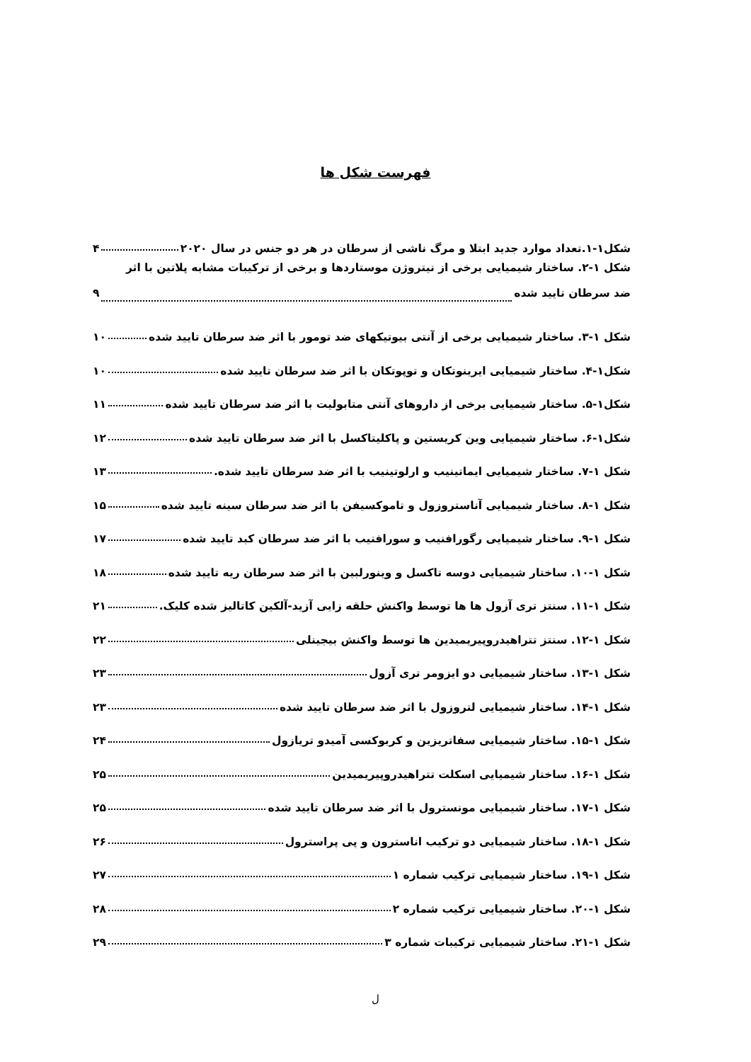فهرست شکل ها
شکل۱-۱.تعداد موارد جدید ابتلا و مرگ ناشی از سرطان در هر دو جنس در سال ۲۰۲۰ ۴
شکل ۱-۲. ساختار شیمیایی برخی از نیتروژن موستاردها و برخی از ترکیبات مشابه پلاتین با اثر
ضد سرطان تایید شده ۹
شکل ۱-۳. ساختار شیمیایی برخی از آنتی بیوتیکهای ضد تومور با اثر ضد سرطان تایید شده ۱۰
شکل۱-۴. ساختار شیمیایی ایرینوتکان و توپوتکان با اثر ضد سرطان تایید شده ۱۰
شکل۱-۵. ساختار شیمیایی برخی از داروهای آنتی متابولیت با اثر ضد سرطان تایید شده ۱۱
شکل۱-۶. ساختار شیمیایی وین کریستین و پاکلیتاکسل با اثر ضد سرطان تایید شده ۱۲
شکل ۱-۷. ساختار شیمیایی ایماتینیب و ارلوتینیب با اثر ضد سرطان تایید شده. ۱۳
شکل ۱-۸. ساختار شیمیایی آناستروزول و تاموکسیفن با اثر ضد سرطان سینه تایید شده ۱۵
شکل ۱-۹. ساختار شیمیایی رگورافنیب و سورافنیب با اثر ضد سرطان کبد تایید شده ۱۷
شکل ۱-۱۰. ساختار شیمیایی دوسه تاکسل و وینورلبین با اثر ضد سرطان ریه تایید شده ۱۸
شکل ۱-۱۱. سنتز تری آزول ها ها توسط واکنش حلقه زایی آزید-آلکین کاتالیز شده کلیک. ۲۱
شکل ۱-۱۲. سنتز تتراهیدروپیریمیدین ها توسط واکنش بیجینلی ۲۲
شکل ۱-۱۳. ساختار شیمیایی دو ایزومر تری آزول ۲۳
شکل ۱-۱۴. ساختار شیمیایی لتروزول با اثر ضد سرطان تایید شده ۲۳
شکل ۱-۱۵. ساختار شیمیایی سفاتریزین و کربوکسی آمیدو تریازول ۲۴
شکل ۱-۱۶. ساختار شیمیایی اسکلت تتراهیدروپیریمیدین ۲۵
شکل ۱-۱۷. ساختار شیمیایی مونسترول با اثر ضد سرطان تایید شده ۲۵
شکل ۱-۱۸. ساختار شیمیایی دو ترکیب اناسترون و پی پراسترول ۲۶
شکل ۱-۱۹. ساختار شیمیایی ترکیب شماره ۱ ۲۷
شکل ۱-۲۰. ساختار شیمیایی ترکیب شماره ۲ ۲۸
شکل ۱-۲۱. ساختار شیمیایی ترکیبات شماره ۳ ۲۹
ل